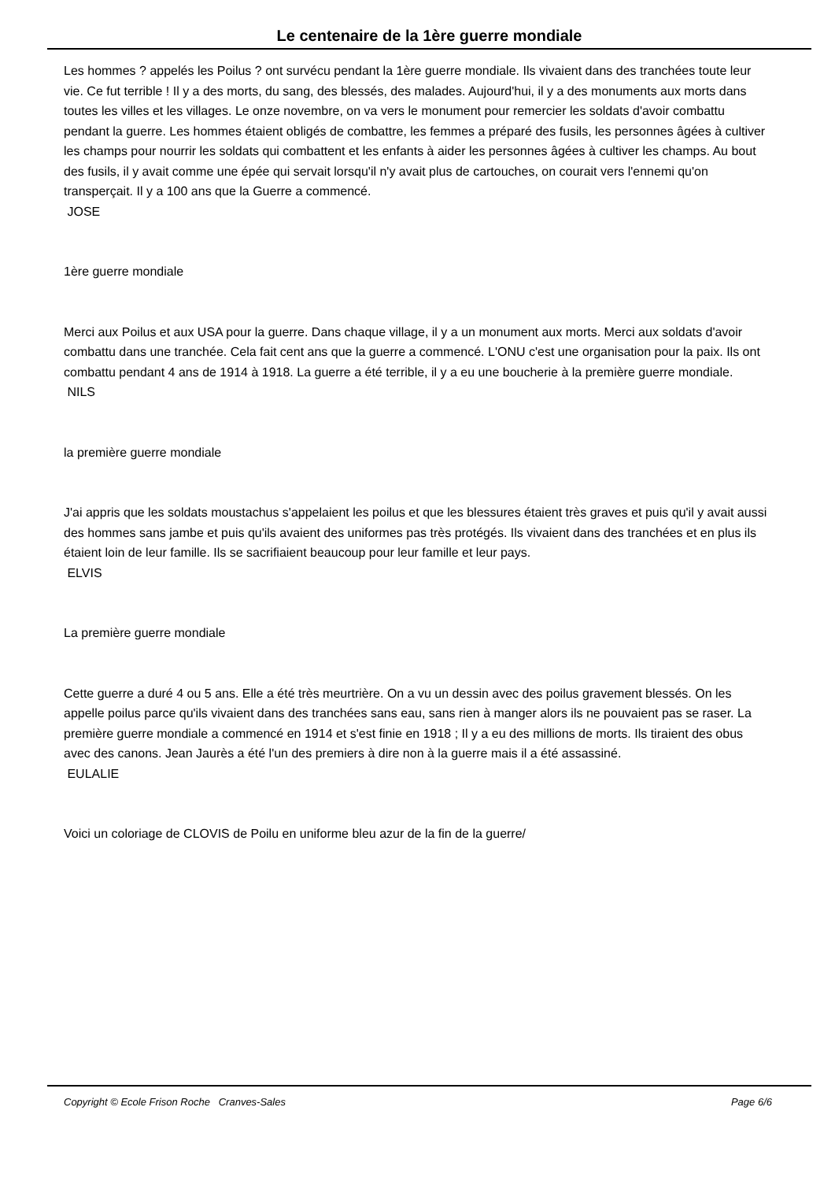Le centenaire de la 1ère guerre mondiale
Les hommes ? appelés les Poilus ? ont survécu pendant la 1ère guerre mondiale. Ils vivaient dans des tranchées toute leur vie. Ce fut terrible ! Il y a des morts, du sang, des blessés, des malades. Aujourd'hui, il y a des monuments aux morts dans toutes les villes et les villages. Le onze novembre, on va vers le monument pour remercier les soldats d'avoir combattu pendant la guerre. Les hommes étaient obligés de combattre, les femmes a préparé des fusils, les personnes âgées à cultiver les champs pour nourrir les soldats qui combattent et les enfants à aider les personnes âgées à cultiver les champs. Au bout des fusils, il y avait comme une épée qui servait lorsqu'il n'y avait plus de cartouches, on courait vers l'ennemi qu'on transperçait. Il y a 100 ans que la Guerre a commencé.
JOSE
1ère guerre mondiale
Merci aux Poilus et aux USA pour la guerre. Dans chaque village, il y a un monument aux morts. Merci aux soldats d'avoir combattu dans une tranchée. Cela fait cent ans que la guerre a commencé. L'ONU c'est une organisation pour la paix. Ils ont combattu pendant 4 ans de 1914 à 1918. La guerre a été terrible, il y a eu une boucherie à la première guerre mondiale.
NILS
la première guerre mondiale
J'ai appris que les soldats moustachus s'appelaient les poilus et que les blessures étaient très graves et puis qu'il y avait aussi des hommes sans jambe et puis qu'ils avaient des uniformes pas très protégés. Ils vivaient dans des tranchées et en plus ils étaient loin de leur famille. Ils se sacrifiaient beaucoup pour leur famille et leur pays.
ELVIS
La première guerre mondiale
Cette guerre a duré 4 ou 5 ans. Elle a été très meurtrière. On a vu un dessin avec des poilus gravement blessés. On les appelle poilus parce qu'ils vivaient dans des tranchées sans eau, sans rien à manger alors ils ne pouvaient pas se raser. La première guerre mondiale a commencé en 1914 et s'est finie en 1918 ; Il y a eu des millions de morts. Ils tiraient des obus avec des canons. Jean Jaurès a été l'un des premiers à dire non à la guerre mais il a été assassiné.
EULALIE
Voici un coloriage de CLOVIS de Poilu en uniforme bleu azur de la fin de la guerre/
Copyright © Ecole Frison Roche Cranves-Sales Page 6/6